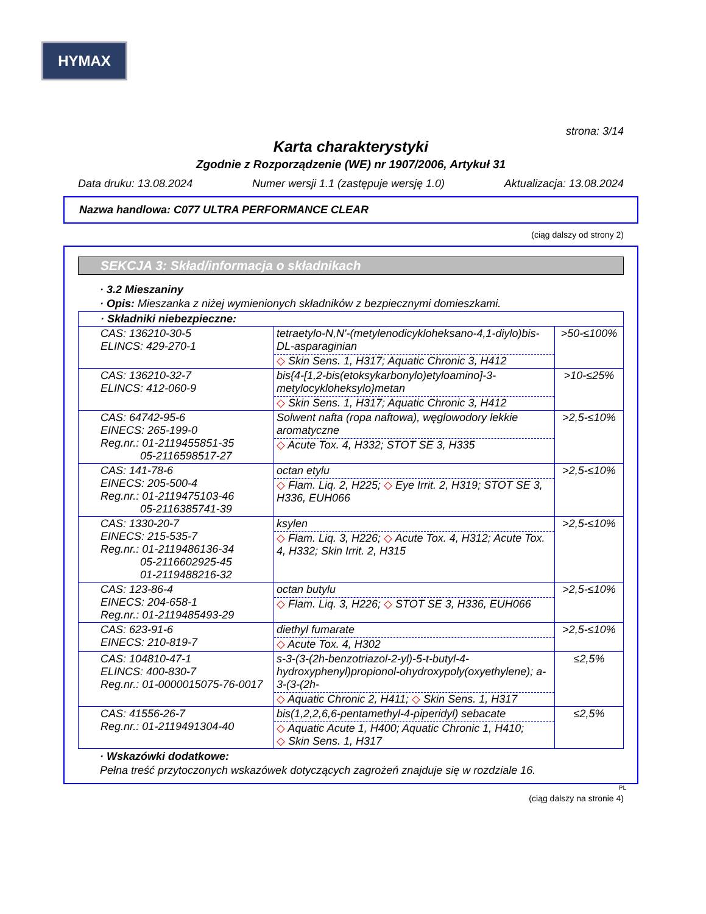HYMAX
strona: 3/14
Karta charakterystyki
Zgodnie z Rozporządzenie (WE) nr 1907/2006, Artykuł 31
Data druku: 13.08.2024 Numer wersji 1.1 (zastępuje wersję 1.0) Aktualizacja: 13.08.2024
Nazwa handlowa: C077 ULTRA PERFORMANCE CLEAR
(ciąg dalszy od strony 2)
SEKCJA 3: Skład/informacja o składnikach
· 3.2 Mieszaniny
· Opis: Mieszanka z niżej wymienionych składników z bezpiecznymi domieszkami.
| · Składniki niebezpieczne: | | |
| CAS: 136210-30-5 ELINCS: 429-270-1 | tetraetylo-N,N'-(metylenodicykloheksano-4,1-diylo)bis-DL-asparaginian ◇ Skin Sens. 1, H317; Aquatic Chronic 3, H412 | >50-≤100% |
| CAS: 136210-32-7 ELINCS: 412-060-9 | bis{4-[1,2-bis(etoksykarbonylo)etyloamino]-3-metylocykloheksylo}metan ◇ Skin Sens. 1, H317; Aquatic Chronic 3, H412 | >10-≤25% |
| CAS: 64742-95-6 EINECS: 265-199-0 Reg.nr.: 01-2119455851-35 05-2116598517-27 | Solwent nafta (ropa naftowa), węglowodory lekkie aromatyczne ◇ Acute Tox. 4, H332; STOT SE 3, H335 | >2,5-≤10% |
| CAS: 141-78-6 EINECS: 205-500-4 Reg.nr.: 01-2119475103-46 05-2116385741-39 | octan etylu ◇ Flam. Liq. 2, H225; ◇ Eye Irrit. 2, H319; STOT SE 3, H336, EUH066 | >2,5-≤10% |
| CAS: 1330-20-7 EINECS: 215-535-7 Reg.nr.: 01-2119486136-34 05-2116602925-45 01-2119488216-32 | ksylen ◇ Flam. Liq. 3, H226; ◇ Acute Tox. 4, H312; Acute Tox. 4, H332; Skin Irrit. 2, H315 | >2,5-≤10% |
| CAS: 123-86-4 EINECS: 204-658-1 Reg.nr.: 01-2119485493-29 | octan butylu ◇ Flam. Liq. 3, H226; ◇ STOT SE 3, H336, EUH066 | >2,5-≤10% |
| CAS: 623-91-6 EINECS: 210-819-7 | diethyl fumarate ◇ Acute Tox. 4, H302 | >2,5-≤10% |
| CAS: 104810-47-1 ELINCS: 400-830-7 Reg.nr.: 01-0000015075-76-0017 | s-3-(3-(2h-benzotriazol-2-yl)-5-t-butyl-4-hydroxyphenyl)propionol-ohydroxypoly(oxyethylene); a-3-(3-(2h- ◇ Aquatic Chronic 2, H411; ◇ Skin Sens. 1, H317 | ≤2,5% |
| CAS: 41556-26-7 Reg.nr.: 01-2119491304-40 | bis(1,2,2,6,6-pentamethyl-4-piperidyl) sebacate ◇ Aquatic Acute 1, H400; Aquatic Chronic 1, H410; ◇ Skin Sens. 1, H317 | ≤2,5% |
· Wskazówki dodatkowe:
Pełna treść przytoczonych wskazówek dotyczących zagrożeń znajduje się w rozdziale 16.
PL
(ciąg dalszy na stronie 4)